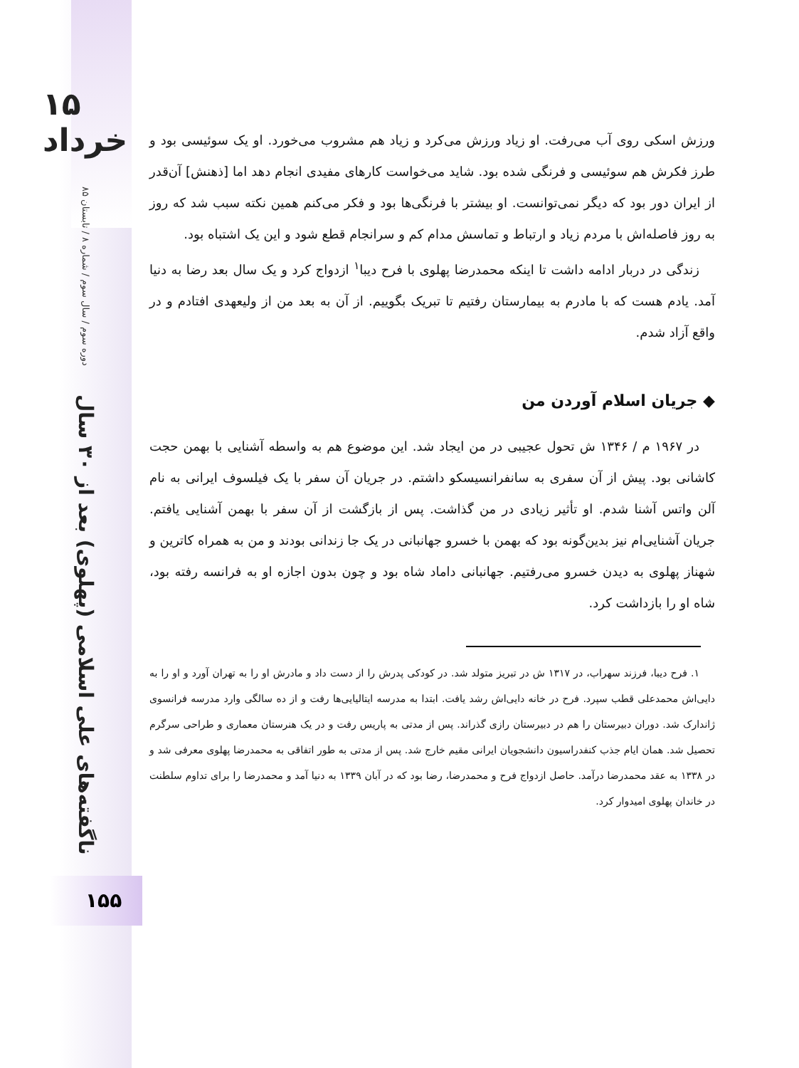۱۵ خرداد
دوره سوم / سال سوم / شماره ۸ / تابستان ۸۵
ناگفته‌های علی اسلامی (پهلوی) بعد از ۳۰ سال
۱۵۵
ورزش اسکی روی آب می‌رفت. او زیاد ورزش می‌کرد و زیاد هم مشروب می‌خورد. او یک سوئیسی بود و طرز فکرش هم سوئیسی و فرنگی شده بود. شاید می‌خواست کارهای مفیدی انجام دهد اما [ذهنش] آن‌قدر از ایران دور بود که دیگر نمی‌توانست. او بیشتر با فرنگی‌ها بود و فکر می‌کنم همین نکته سبب شد که روز به روز فاصله‌اش با مردم زیاد و ارتباط و تماسش مدام کم و سرانجام قطع شود و این یک اشتباه بود.
زندگی در دربار ادامه داشت تا اینکه محمدرضا پهلوی با فرح دیبا<sup>۱</sup> ازدواج کرد و یک سال بعد رضا به دنیا آمد. یادم هست که با مادرم به بیمارستان رفتیم تا تبریک بگوییم. از آن به بعد من از ولیعهدی افتادم و در واقع آزاد شدم.
◆ جریان اسلام آوردن من
در ۱۹۶۷ م / ۱۳۴۶ ش تحول عجیبی در من ایجاد شد. این موضوع هم به واسطه آشنایی با بهمن حجت کاشانی بود. پیش از آن سفری به سانفرانسیسکو داشتم. در جریان آن سفر با یک فیلسوف ایرانی به نام آلن واتس آشنا شدم. او تأثیر زیادی در من گذاشت. پس از بازگشت از آن سفر با بهمن آشنایی یافتم. جریان آشنایی‌ام نیز بدین‌گونه بود که بهمن با خسرو جهانبانی در یک جا زندانی بودند و من به همراه کاترین و شهناز پهلوی به دیدن خسرو می‌رفتیم. جهانبانی داماد شاه بود و چون بدون اجازه او به فرانسه رفته بود، شاه او را بازداشت کرد.
۱. فرح دیبا، فرزند سهراب، در ۱۳۱۷ ش در تبریز متولد شد. در کودکی پدرش را از دست داد و مادرش او را به تهران آورد و او را به دایی‌اش محمدعلی قطب سپرد. فرح در خانه دایی‌اش رشد یافت. ابتدا به مدرسه ایتالیایی‌ها رفت و از ده سالگی وارد مدرسه فرانسوی ژاندارک شد. دوران دبیرستان را هم در دبیرستان رازی گذراند. پس از مدتی به پاریس رفت و در یک هنرستان معماری و طراحی سرگرم تحصیل شد. همان ایام جذب کنفدراسیون دانشجویان ایرانی مقیم خارج شد. پس از مدتی به طور اتفاقی به محمدرضا پهلوی معرفی شد و در ۱۳۳۸ به عقد محمدرضا درآمد. حاصل ازدواج فرح و محمدرضا، رضا بود که در آبان ۱۳۳۹ به دنیا آمد و محمدرضا را برای تداوم سلطنت در خاندان پهلوی امیدوار کرد.